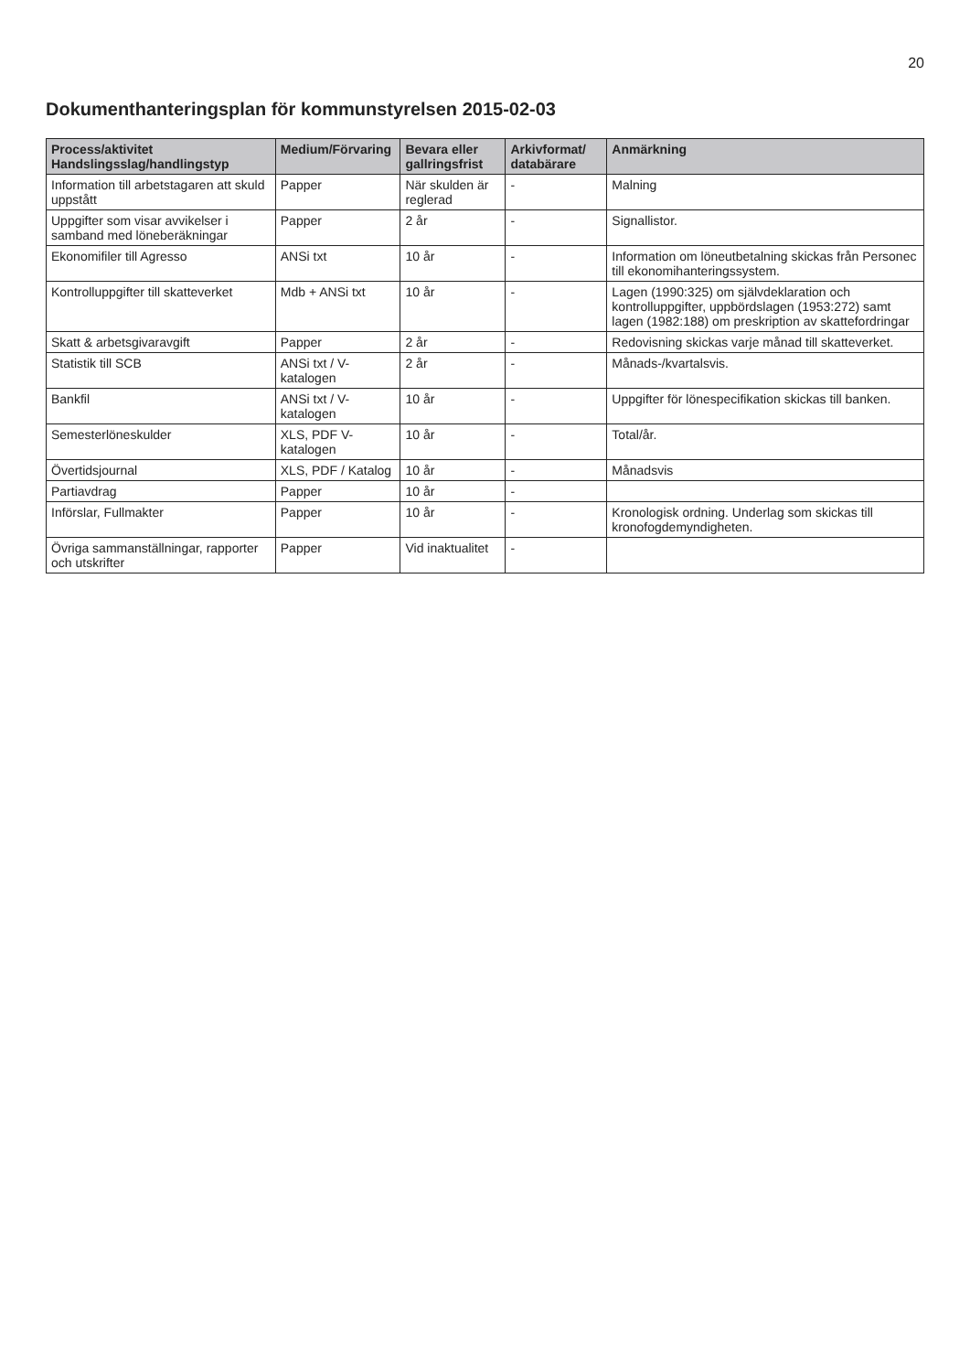20
Dokumenthanteringsplan för kommunstyrelsen 2015-02-03
| Process/aktivitet Handslingsslag/handlingstyp | Medium/Förvaring | Bevara eller gallringsfrist | Arkivformat/ databärare | Anmärkning |
| --- | --- | --- | --- | --- |
| Information till arbetstagaren att skuld uppstått | Papper | När skulden är reglerad | - | Malning |
| Uppgifter som visar avvikelser i samband med löneberäkningar | Papper | 2 år | - | Signallistor. |
| Ekonomifiler till Agresso | ANSi txt | 10 år | - | Information om löneutbetalning skickas från Personec till ekonomihanteringssystem. |
| Kontrolluppgifter till skatteverket | Mdb + ANSi txt | 10 år | - | Lagen (1990:325) om självdeklaration och kontrolluppgifter, uppbördslagen (1953:272) samt lagen (1982:188) om preskription av skattefordringar |
| Skatt & arbetsgivaravgift | Papper | 2 år | - | Redovisning skickas varje månad till skatteverket. |
| Statistik till SCB | ANSi txt / V-katalogen | 2 år | - | Månads-/kvartalsvis. |
| Bankfil | ANSi txt / V-katalogen | 10 år | - | Uppgifter för lönespecifikation skickas till banken. |
| Semesterlöneskulder | XLS, PDF V-katalogen | 10 år | - | Total/år. |
| Övertidsjournal | XLS, PDF / Katalog | 10 år | - | Månadsvis |
| Partiavdrag | Papper | 10 år | - | |
| Införslar, Fullmakter | Papper | 10 år | - | Kronologisk ordning. Underlag som skickas till kronofogdemyndigheten. |
| Övriga sammanställningar, rapporter och utskrifter | Papper | Vid inaktualitet | - | |